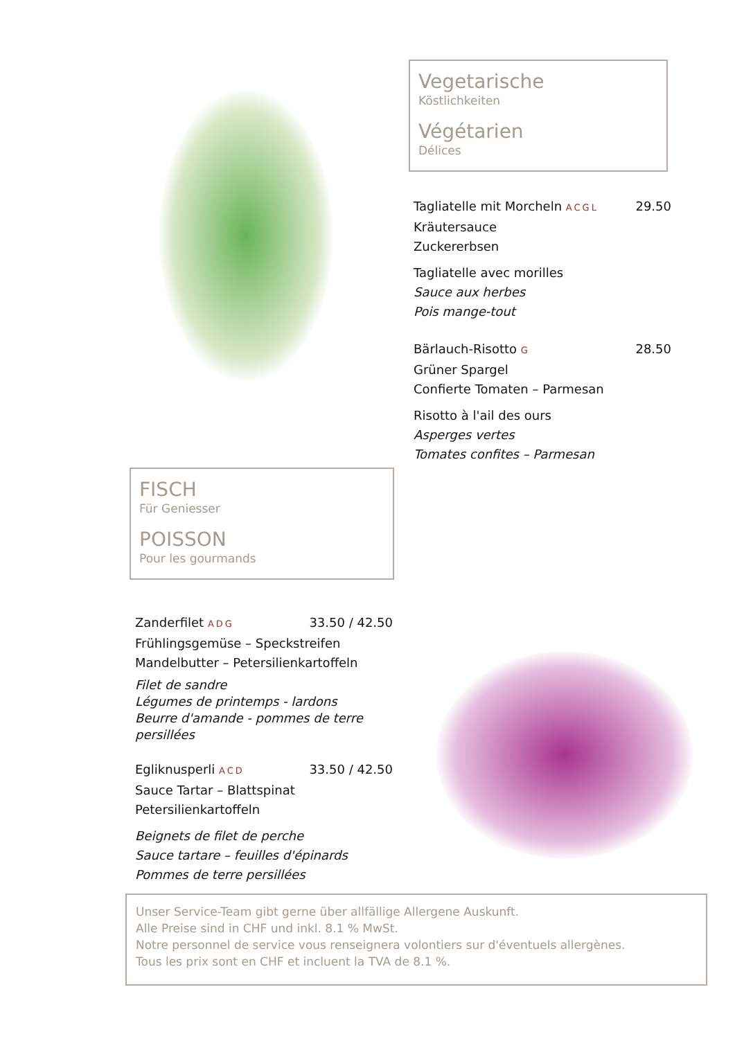Vegetarische
Köstlichkeiten
Végétarien
Délices
Tagliatelle mit Morcheln ACGL 29.50
Kräutersauce
Zuckererbsen
Tagliatelle avec morilles
Sauce aux herbes
Pois mange-tout
Bärlauch-Risotto G 28.50
Grüner Spargel
Confierte Tomaten – Parmesan
Risotto à l'ail des ours
Asperges vertes
Tomates confites – Parmesan
FISCH
Für Geniesser
POISSON
Pour les gourmands
Zanderfilet ADG 33.50 / 42.50
Frühlingsgemüse – Speckstreifen
Mandelbutter – Petersilienkartoffeln
Filet de sandre
Légumes de printemps - lardons
Beurre d'amande - pommes de terre persillées
Egliknusperli ACD 33.50 / 42.50
Sauce Tartar – Blattspinat
Petersilienkartoffeln
Beignets de filet de perche
Sauce tartare – feuilles d'épinards
Pommes de terre persillées
Unser Service-Team gibt gerne über allfällige Allergene Auskunft.
Alle Preise sind in CHF und inkl. 8.1 % MwSt.
Notre personnel de service vous renseignera volontiers sur d'éventuels allergènes.
Tous les prix sont en CHF et incluent la TVA de 8.1 %.